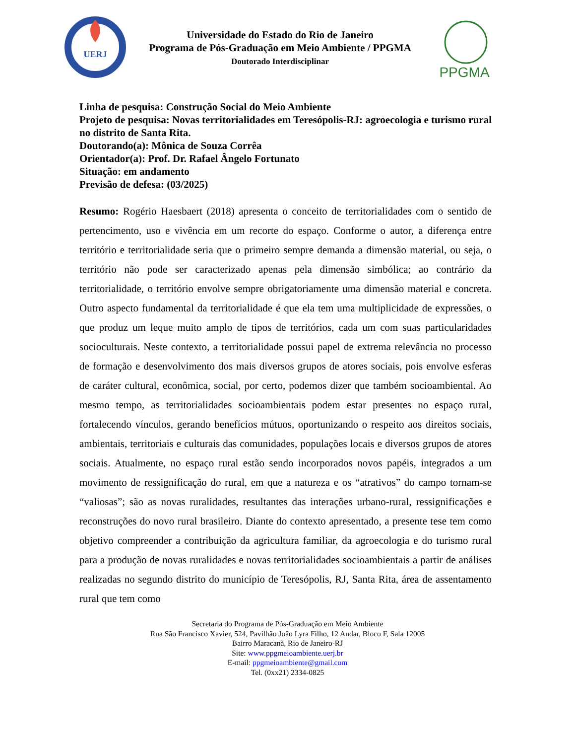UERJ
Universidade do Estado do Rio de Janeiro
Programa de Pós-Graduação em Meio Ambiente / PPGMA
Doutorado Interdisciplinar
PPGMA
Linha de pesquisa: Construção Social do Meio Ambiente
Projeto de pesquisa: Novas territorialidades em Teresópolis-RJ: agroecologia e turismo rural no distrito de Santa Rita.
Doutorando(a): Mônica de Souza Corrêa
Orientador(a): Prof. Dr. Rafael Ângelo Fortunato
Situação: em andamento
Previsão de defesa: (03/2025)
Resumo: Rogério Haesbaert (2018) apresenta o conceito de territorialidades com o sentido de pertencimento, uso e vivência em um recorte do espaço. Conforme o autor, a diferença entre território e territorialidade seria que o primeiro sempre demanda a dimensão material, ou seja, o território não pode ser caracterizado apenas pela dimensão simbólica; ao contrário da territorialidade, o território envolve sempre obrigatoriamente uma dimensão material e concreta. Outro aspecto fundamental da territorialidade é que ela tem uma multiplicidade de expressões, o que produz um leque muito amplo de tipos de territórios, cada um com suas particularidades socioculturais. Neste contexto, a territorialidade possui papel de extrema relevância no processo de formação e desenvolvimento dos mais diversos grupos de atores sociais, pois envolve esferas de caráter cultural, econômica, social, por certo, podemos dizer que também socioambiental. Ao mesmo tempo, as territorialidades socioambientais podem estar presentes no espaço rural, fortalecendo vínculos, gerando benefícios mútuos, oportunizando o respeito aos direitos sociais, ambientais, territoriais e culturais das comunidades, populações locais e diversos grupos de atores sociais. Atualmente, no espaço rural estão sendo incorporados novos papéis, integrados a um movimento de ressignificação do rural, em que a natureza e os “atrativos” do campo tornam-se “valiosas”; são as novas ruralidades, resultantes das interações urbano-rural, ressignificações e reconstruções do novo rural brasileiro. Diante do contexto apresentado, a presente tese tem como objetivo compreender a contribuição da agricultura familiar, da agroecologia e do turismo rural para a produção de novas ruralidades e novas territorialidades socioambientais a partir de análises realizadas no segundo distrito do município de Teresópolis, RJ, Santa Rita, área de assentamento rural que tem como
Secretaria do Programa de Pós-Graduação em Meio Ambiente
Rua São Francisco Xavier, 524, Pavilhão João Lyra Filho, 12 Andar, Bloco F, Sala 12005
Bairro Maracanã, Rio de Janeiro-RJ
Site: www.ppgmeioambiente.uerj.br
E-mail: ppgmeioambiente@gmail.com
Tel. (0xx21) 2334-0825